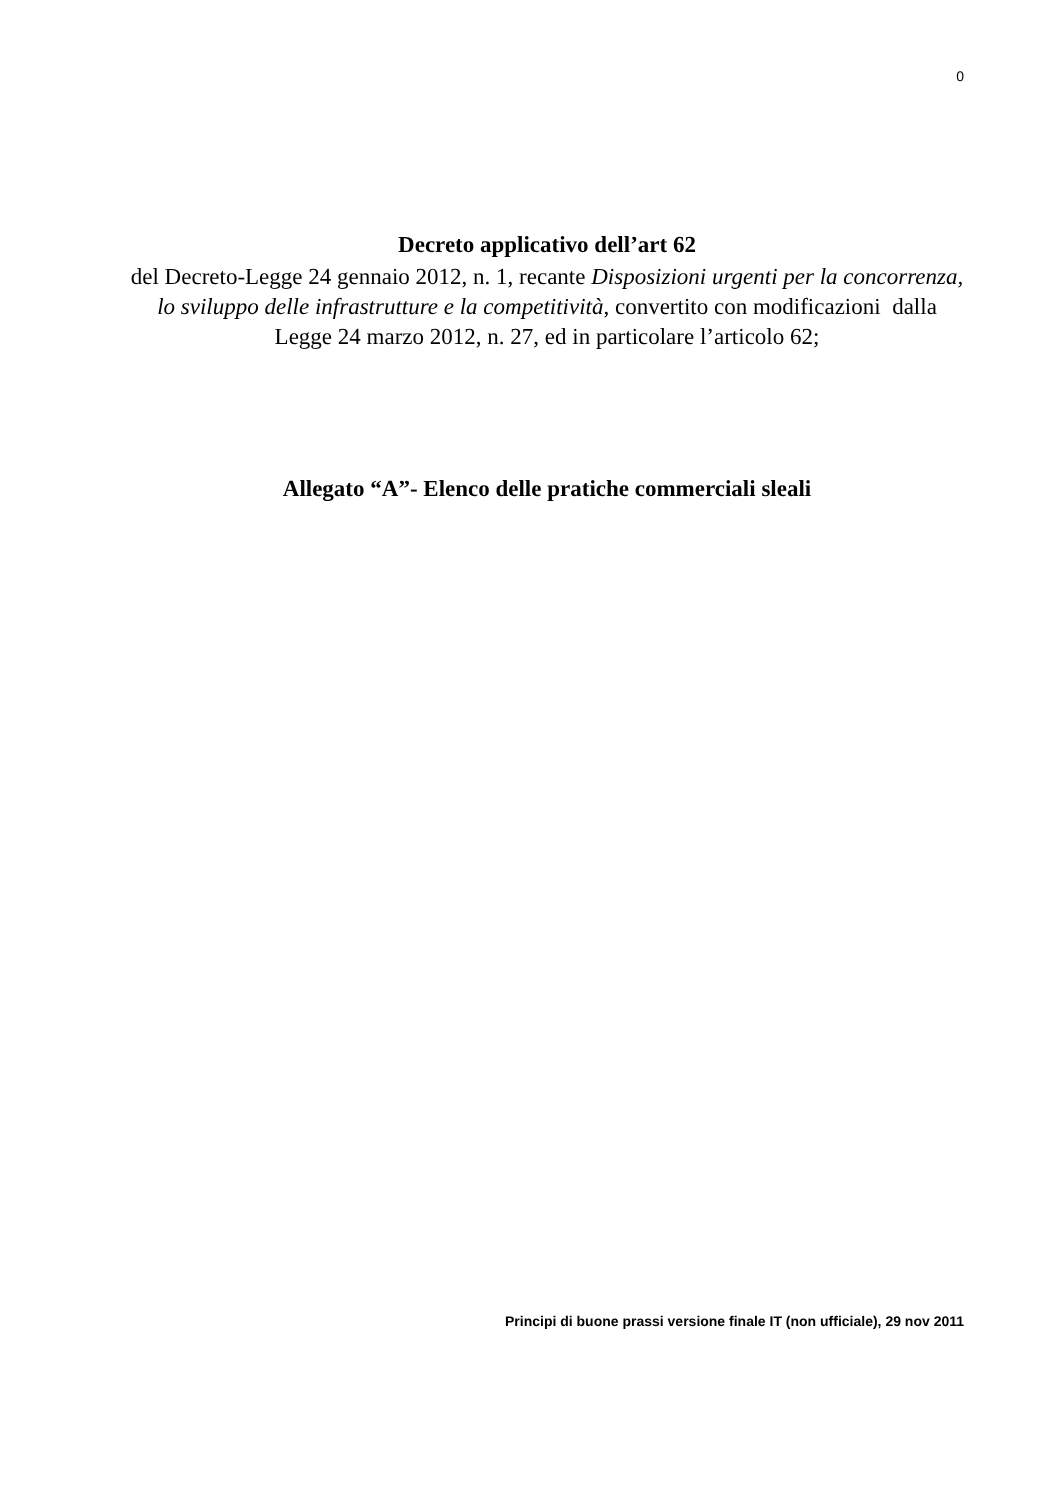0
Decreto applicativo dell’art 62
del Decreto-Legge 24 gennaio 2012, n. 1, recante Disposizioni urgenti per la concorrenza, lo sviluppo delle infrastrutture e la competitività, convertito con modificazioni dalla Legge 24 marzo 2012, n. 27, ed in particolare l’articolo 62;
Allegato “A”- Elenco delle pratiche commerciali sleali
Principi di buone prassi versione finale IT (non ufficiale), 29 nov 2011